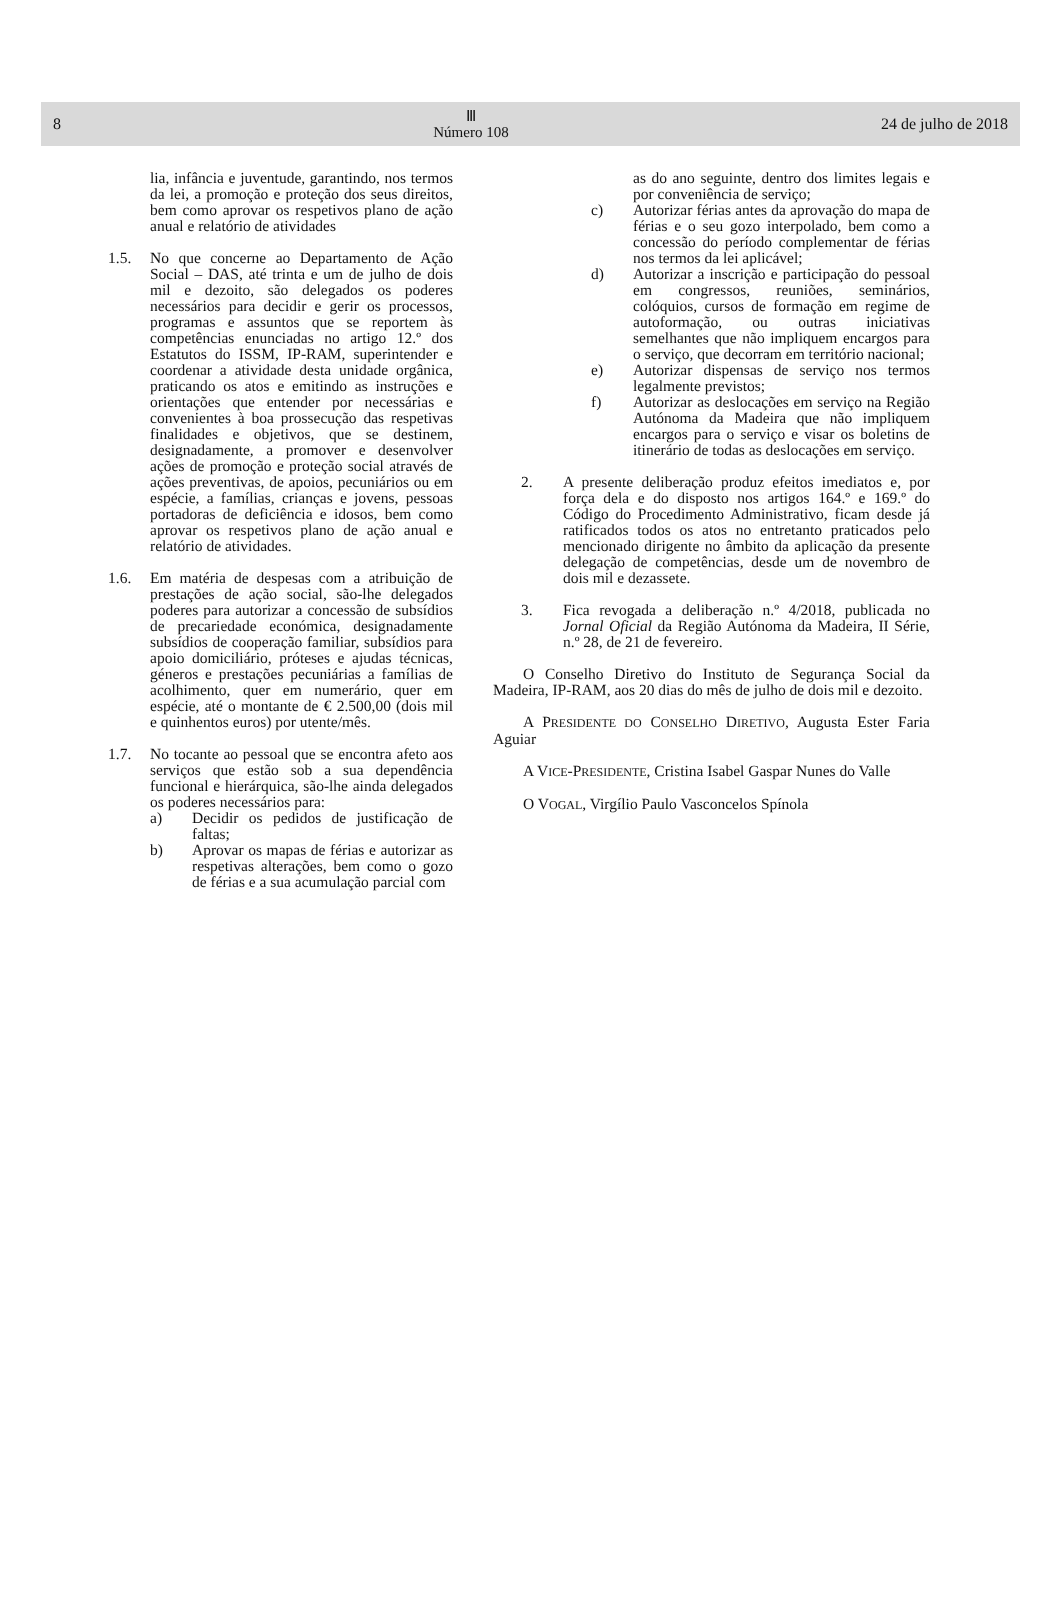8
Ⅲ
Número 108
24 de julho de 2018
lia, infância e juventude, garantindo, nos termos da lei, a promoção e proteção dos seus direitos, bem como aprovar os respetivos plano de ação anual e relatório de atividades
1.5. No que concerne ao Departamento de Ação Social – DAS, até trinta e um de julho de dois mil e dezoito, são delegados os poderes necessários para decidir e gerir os processos, programas e assuntos que se reportem às competências enunciadas no artigo 12.º dos Estatutos do ISSM, IP-RAM, superintender e coordenar a atividade desta unidade orgânica, praticando os atos e emitindo as instruções e orientações que entender por necessárias e convenientes à boa prossecução das respetivas finalidades e objetivos, que se destinem, designadamente, a promover e desenvolver ações de promoção e proteção social através de ações preventivas, de apoios, pecuniários ou em espécie, a famílias, crianças e jovens, pessoas portadoras de deficiência e idosos, bem como aprovar os respetivos plano de ação anual e relatório de atividades.
1.6. Em matéria de despesas com a atribuição de prestações de ação social, são-lhe delegados poderes para autorizar a concessão de subsídios de precariedade económica, designadamente subsídios de cooperação familiar, subsídios para apoio domiciliário, próteses e ajudas técnicas, géneros e prestações pecuniárias a famílias de acolhimento, quer em numerário, quer em espécie, até o montante de € 2.500,00 (dois mil e quinhentos euros) por utente/mês.
1.7. No tocante ao pessoal que se encontra afeto aos serviços que estão sob a sua dependência funcional e hierárquica, são-lhe ainda delegados os poderes necessários para:
a) Decidir os pedidos de justificação de faltas;
b) Aprovar os mapas de férias e autorizar as respetivas alterações, bem como o gozo de férias e a sua acumulação parcial com
as do ano seguinte, dentro dos limites legais e por conveniência de serviço;
c) Autorizar férias antes da aprovação do mapa de férias e o seu gozo interpolado, bem como a concessão do período complementar de férias nos termos da lei aplicável;
d) Autorizar a inscrição e participação do pessoal em congressos, reuniões, seminários, colóquios, cursos de formação em regime de autoformação, ou outras iniciativas semelhantes que não impliquem encargos para o serviço, que decorram em território nacional;
e) Autorizar dispensas de serviço nos termos legalmente previstos;
f) Autorizar as deslocações em serviço na Região Autónoma da Madeira que não impliquem encargos para o serviço e visar os boletins de itinerário de todas as deslocações em serviço.
2. A presente deliberação produz efeitos imediatos e, por força dela e do disposto nos artigos 164.º e 169.º do Código do Procedimento Administrativo, ficam desde já ratificados todos os atos no entretanto praticados pelo mencionado dirigente no âmbito da aplicação da presente delegação de competências, desde um de novembro de dois mil e dezassete.
3. Fica revogada a deliberação n.º 4/2018, publicada no Jornal Oficial da Região Autónoma da Madeira, II Série, n.º 28, de 21 de fevereiro.
O Conselho Diretivo do Instituto de Segurança Social da Madeira, IP-RAM, aos 20 dias do mês de julho de dois mil e dezoito.
A PRESIDENTE DO CONSELHO DIRETIVO, Augusta Ester Faria Aguiar
A VICE-PRESIDENTE, Cristina Isabel Gaspar Nunes do Valle
O VOGAL, Virgílio Paulo Vasconcelos Spínola